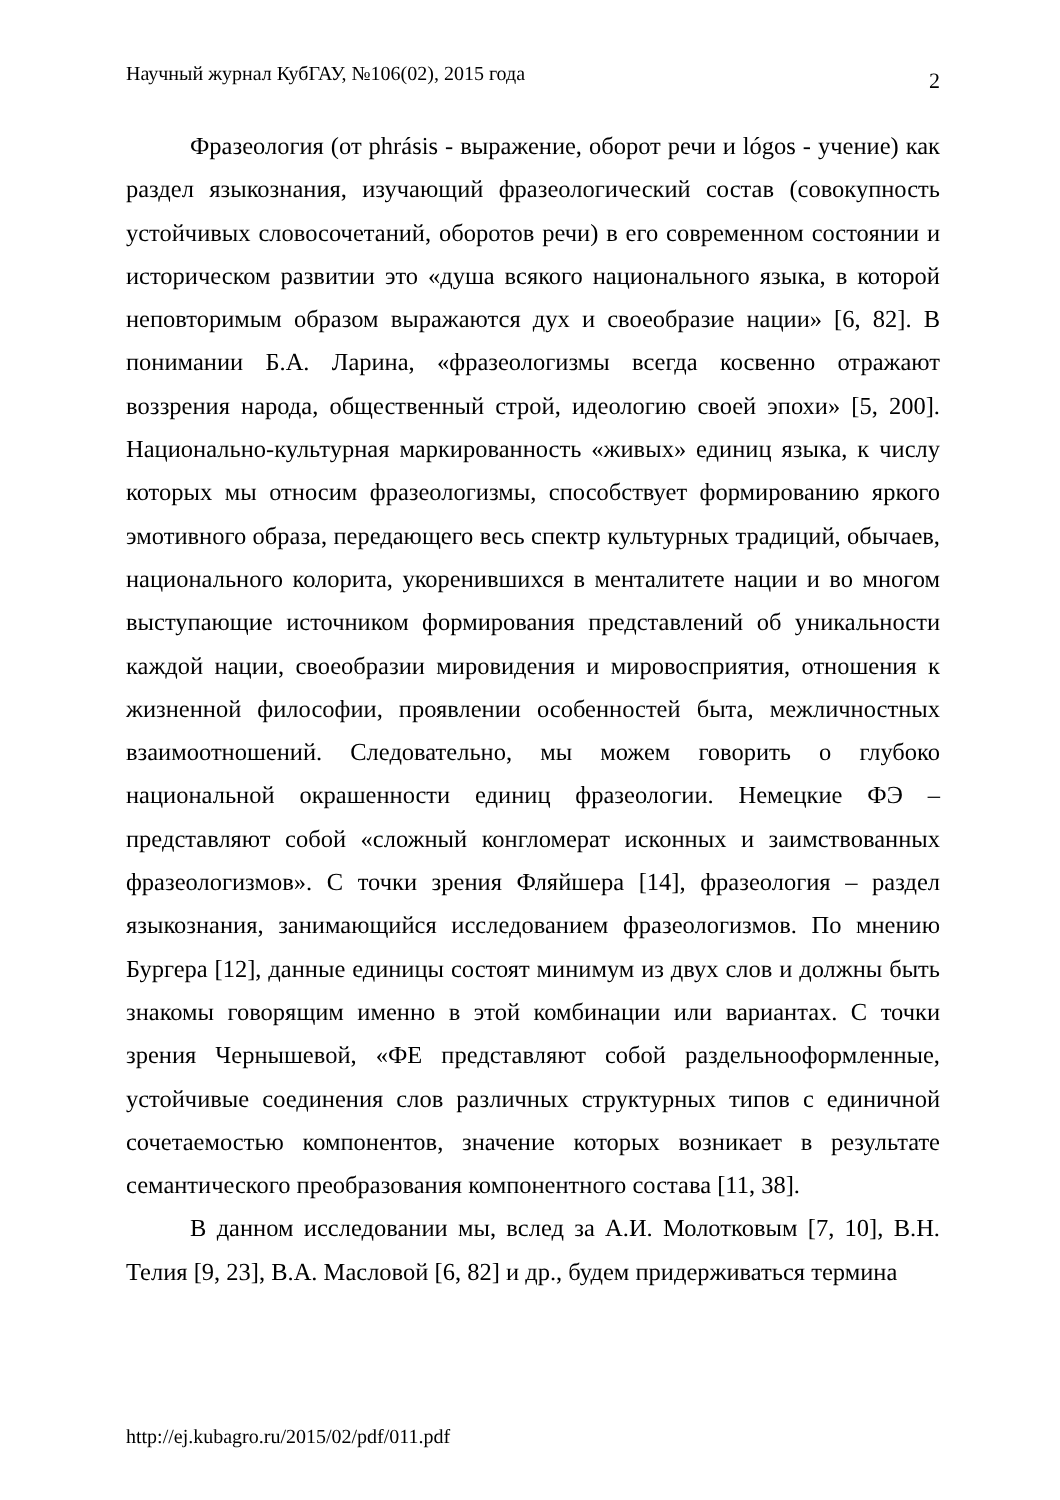Научный журнал КубГАУ, №106(02), 2015 года 2
Фразеология (от phrásis - выражение, оборот речи и lógos - учение) как раздел языкознания, изучающий фразеологический состав (совокупность устойчивых словосочетаний, оборотов речи) в его современном состоянии и историческом развитии это «душа всякого национального языка, в которой неповторимым образом выражаются дух и своеобразие нации» [6, 82]. В понимании Б.А. Ларина, «фразеологизмы всегда косвенно отражают воззрения народа, общественный строй, идеологию своей эпохи» [5, 200]. Национально-культурная маркированность «живых» единиц языка, к числу которых мы относим фразеологизмы, способствует формированию яркого эмотивного образа, передающего весь спектр культурных традиций, обычаев, национального колорита, укоренившихся в менталитете нации и во многом выступающие источником формирования представлений об уникальности каждой нации, своеобразии мировидения и мировосприятия, отношения к жизненной философии, проявлении особенностей быта, межличностных взаимоотношений. Следовательно, мы можем говорить о глубоко национальной окрашенности единиц фразеологии. Немецкие ФЭ – представляют собой «сложный конгломерат исконных и заимствованных фразеологизмов». С точки зрения Фляйшера [14], фразеология – раздел языкознания, занимающийся исследованием фразеологизмов. По мнению Бургера [12], данные единицы состоят минимум из двух слов и должны быть знакомы говорящим именно в этой комбинации или вариантах. С точки зрения Чернышевой, «ФЕ представляют собой раздельнооформленные, устойчивые соединения слов различных структурных типов с единичной сочетаемостью компонентов, значение которых возникает в результате семантического преобразования компонентного состава [11, 38].
В данном исследовании мы, вслед за А.И. Молотковым [7, 10], В.Н. Телия [9, 23], В.А. Масловой [6, 82] и др., будем придерживаться термина
http://ej.kubagro.ru/2015/02/pdf/011.pdf